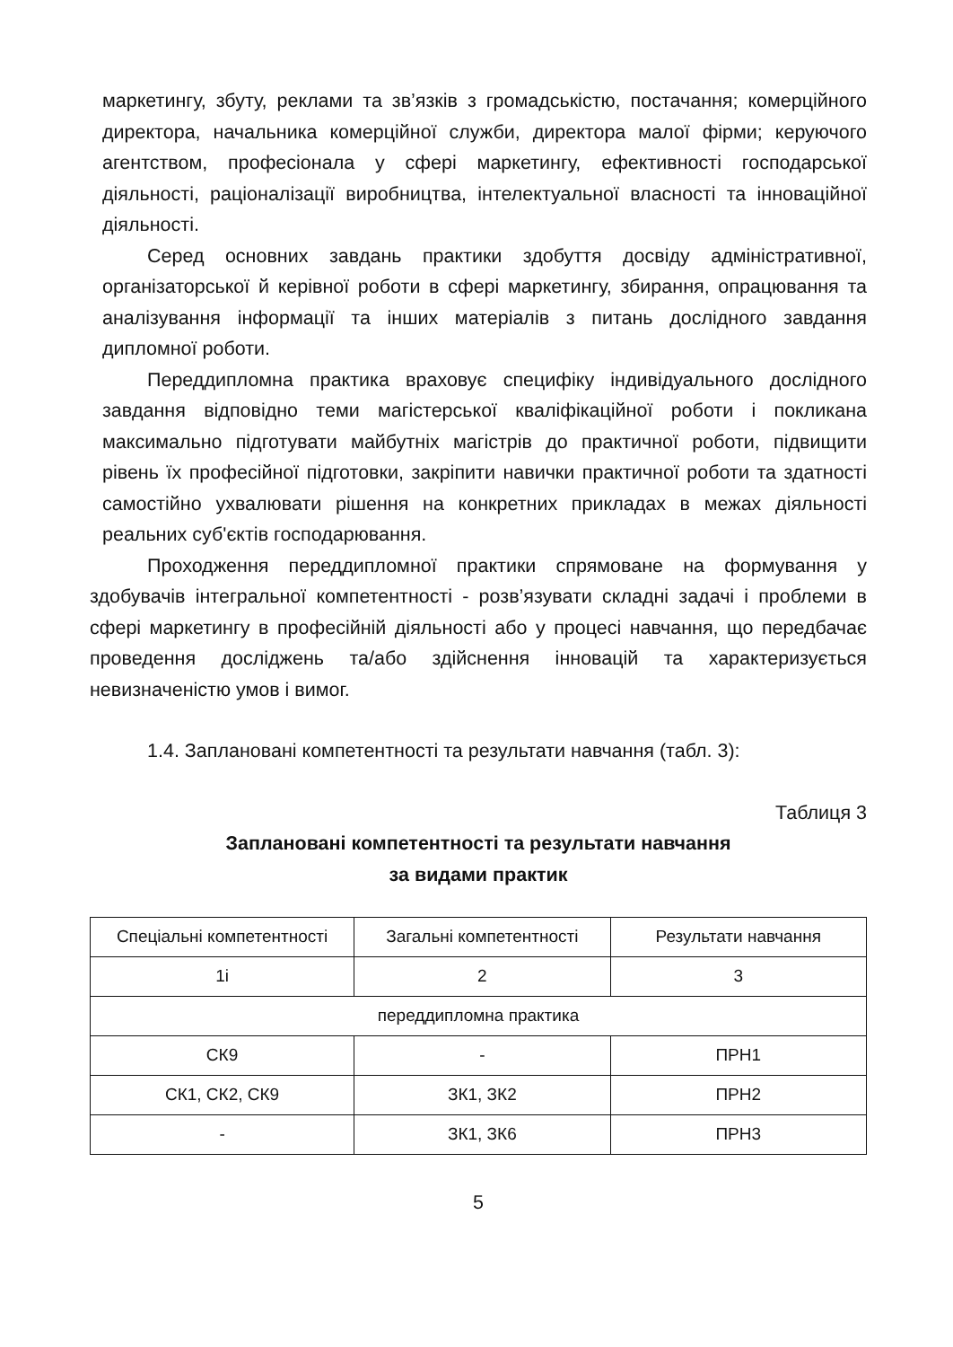маркетингу, збуту, реклами та зв’язків з громадськістю, постачання; комерційного директора, начальника комерційної служби, директора малої фірми; керуючого агентством, професіонала у сфері маркетингу, ефективності господарської діяльності, раціоналізації виробництва, інтелектуальної власності та інноваційної діяльності.
Серед основних завдань практики здобуття досвіду адміністративної, організаторської й керівної роботи в сфері маркетингу, збирання, опрацювання та аналізування інформації та інших матеріалів з питань дослідного завдання дипломної роботи.
Переддипломна практика враховує специфіку індивідуального дослідного завдання відповідно теми магістерської кваліфікаційної роботи і покликана максимально підготувати майбутніх магістрів до практичної роботи, підвищити рівень їх професійної підготовки, закріпити навички практичної роботи та здатності самостійно ухвалювати рішення на конкретних прикладах в межах діяльності реальних суб'єктів господарювання.
Проходження переддипломної практики спрямоване на формування у здобувачів інтегральної компетентності - розв’язувати складні задачі і проблеми в сфері маркетингу в професійній діяльності або у процесі навчання, що передбачає проведення досліджень та/або здійснення інновацій та характеризується невизначеністю умов і вимог.
1.4. Заплановані компетентності та результати навчання (табл. 3):
Таблиця 3
Заплановані компетентності та результати навчання
за видами практик
| Спеціальні компетентності | Загальні компетентності | Результати навчання |
| 1і | 2 | 3 |
| переддипломна практика | | |
| СК9 | - | ПРН1 |
| СК1, СК2, СК9 | ЗК1, ЗК2 | ПРН2 |
| - | ЗК1, ЗК6 | ПРН3 |
5